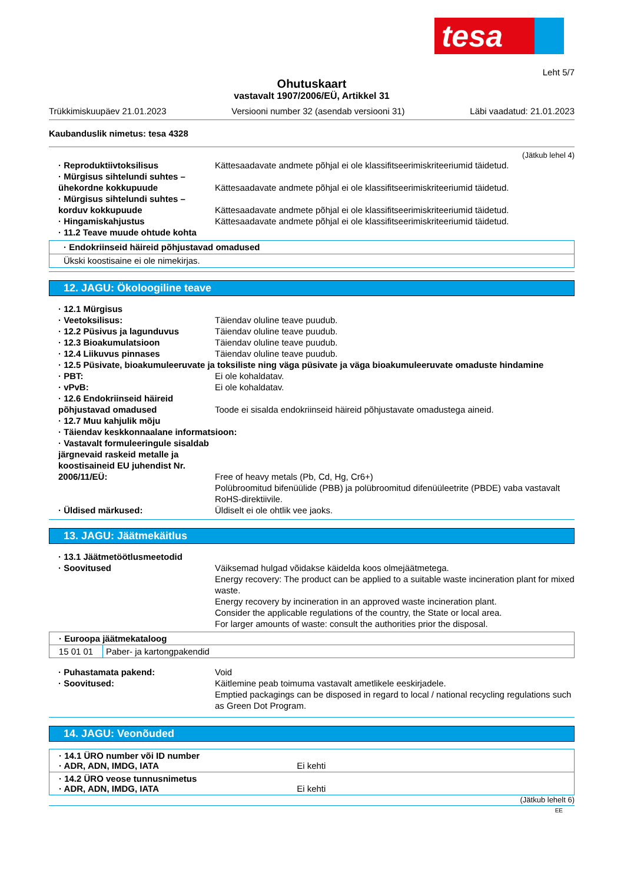tesa
Leht 5/7
Ohutuskaart
vastavalt 1907/2006/EÜ, Artikkel 31
Trükkimiskuupäev 21.01.2023 Versiooni number 32 (asendab versiooni 31) Läbi vaadatud: 21.01.2023
Kaubanduslik nimetus: tesa 4328
(Jätkub lehel 4)
· Reproduktiivtoksilisus Kättesaadavate andmete põhjal ei ole klassifitseerimiskriteeriumid täidetud.
· Mürgisus sihtelundi suhtes – ühekordne kokkupuude
Kättesaadavate andmete põhjal ei ole klassifitseerimiskriteeriumid täidetud.
· Mürgisus sihtelundi suhtes – korduv kokkupuude
Kättesaadavate andmete põhjal ei ole klassifitseerimiskriteeriumid täidetud.
· Hingamiskahjustus Kättesaadavate andmete põhjal ei ole klassifitseerimiskriteeriumid täidetud.
· 11.2 Teave muude ohtude kohta
· Endokriinseid häireid põhjustavad omadused
Ükski koostisaine ei ole nimekirjas.
12. JAGU: Ökoloogiline teave
· 12.1 Mürgisus
· Veetoksilisus: Täiendav oluline teave puudub.
· 12.2 Püsivus ja lagunduvus Täiendav oluline teave puudub.
· 12.3 Bioakumulatsioon Täiendav oluline teave puudub.
· 12.4 Liikuvus pinnases Täiendav oluline teave puudub.
· 12.5 Püsivate, bioakumuleeruvate ja toksiliste ning väga püsivate ja väga bioakumuleeruvate omaduste hindamine
· PBT: Ei ole kohaldatav.
· vPvB: Ei ole kohaldatav.
· 12.6 Endokriinseid häireid põhjustavad omadused
Toode ei sisalda endokriinseid häireid põhjustavate omadustega aineid.
· 12.7 Muu kahjulik mõju
· Täiendav keskkonnaalane informatsioon:
· Vastavalt formuleeringule sisaldab järgnevaid raskeid metalle ja koostisaineid EU juhendist Nr. 2006/11/EÜ:
Free of heavy metals (Pb, Cd, Hg, Cr6+)
Polübroomitud bifenüülide (PBB) ja polübroomitud difenüüleetrite (PBDE) vaba vastavalt RoHS-direktiivile.
· Üldised märkused: Üldiselt ei ole ohtlik vee jaoks.
13. JAGU: Jäätmekäitlus
· 13.1 Jäätmetöötlusmeetodid
· Soovitused Väiksemad hulgad võidakse käidelda koos olmejäätmetega.
Energy recovery: The product can be applied to a suitable waste incineration plant for mixed waste.
Energy recovery by incineration in an approved waste incineration plant.
Consider the applicable regulations of the country, the State or local area.
For larger amounts of waste: consult the authorities prior the disposal.
| · Euroopa jäätmekataloog | |
| 15 01 01 | Paber- ja kartongpakendid |
· Puhastamata pakend: Void
· Soovitused: Käitlemine peab toimuma vastavalt ametlikele eeskirjadele.
Emptied packagings can be disposed in regard to local / national recycling regulations such as Green Dot Program.
14. JAGU: Veonõuded
| · 14.1 ÜRO number või ID number · ADR, ADN, IMDG, IATA Ei kehti |
| · 14.2 ÜRO veose tunnusnimetus · ADR, ADN, IMDG, IATA Ei kehti |
(Jätkub lehelt 6)
EE